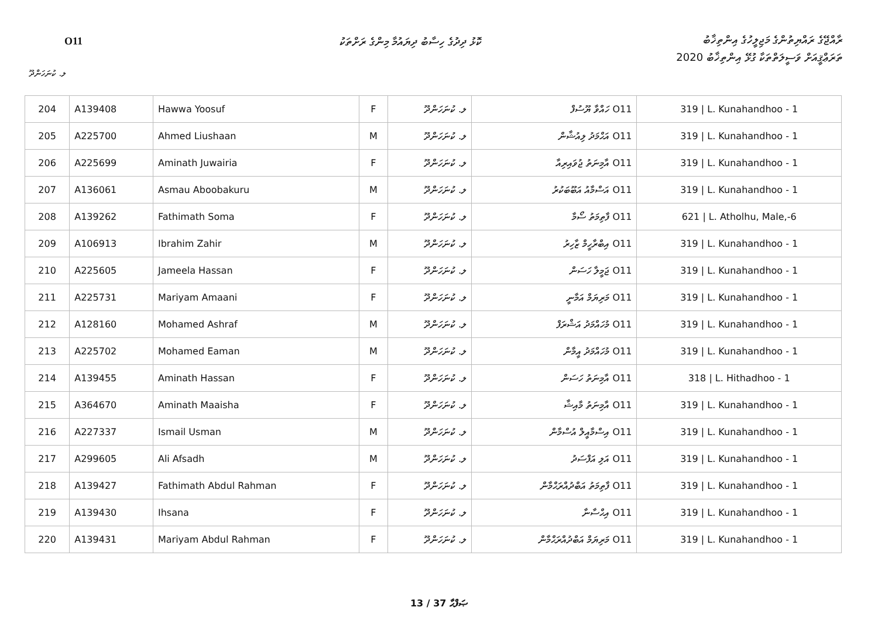O11
ކޮޅު ދިދުގެ ހިސާބު ދިޔައުމާ މިންގެ ރަށްތަކު
ރާއްޖޭގެ ރައްޔިތުންގެ މަޖިލީހުގެ އިންތިޚާބު
ތަރަޢްޤީއަށް ވަސީލަތްތަކާ ގުޅޭ އިންތިޚާބު 2020
ލ. ކުނަހަންދޫ
| 204 | A139408 | Hawwa Yoosuf | F | ލ. ކުނަހަންދޫ | O11 ހައްވާ ޔޫސުފް | 319 / L. Kunahandhoo - 1 |
| 205 | A225700 | Ahmed Liushaan | M | ލ. ކުނަހަންދޫ | O11 އަޙްމަދު ލިއުޝާން | 319 / L. Kunahandhoo - 1 |
| 206 | A225699 | Aminath Juwairia | F | ލ. ކުނަހަންދޫ | O11 އާމިނަތު ޖުވައިރިއާ | 319 / L. Kunahandhoo - 1 |
| 207 | A136061 | Asmau Aboobakuru | M | ލ. ކުނަހަންދޫ | O11 އަސްމާއު އަބޫބަކުރު | 319 / L. Kunahandhoo - 1 |
| 208 | A139262 | Fathimath Soma | F | ލ. ކުނަހަންދޫ | O11 ފާތިމަތު ސޯމާ | 621 / L. Atholhu, Male,-6 |
| 209 | A106913 | Ibrahim Zahir | M | ލ. ކުނަހަންދޫ | O11 އިބްރާހީމް ޒާހިރު | 319 / L. Kunahandhoo - 1 |
| 210 | A225605 | Jameela Hassan | F | ލ. ކުނަހަންދޫ | O11 ޖަމީލާ ހަސަން | 319 / L. Kunahandhoo - 1 |
| 211 | A225731 | Mariyam Amaani | F | ލ. ކުނަހަންދޫ | O11 މަރިޔަމް އަމާނީ | 319 / L. Kunahandhoo - 1 |
| 212 | A128160 | Mohamed Ashraf | M | ލ. ކުނަހަންދޫ | O11 މުހައްމަދު އަޝްރަފް | 319 / L. Kunahandhoo - 1 |
| 213 | A225702 | Mohamed Eaman | M | ލ. ކުނަހަންދޫ | O11 މުހައްމަދު އީމާން | 319 / L. Kunahandhoo - 1 |
| 214 | A139455 | Aminath Hassan | F | ލ. ކުނަހަންދޫ | O11 އާމިނަތު ހަސަން | 318 / L. Hithadhoo - 1 |
| 215 | A364670 | Aminath Maaisha | F | ލ. ކުނަހަންދޫ | O11 އާމިނަތު މާއިޝާ | 319 / L. Kunahandhoo - 1 |
| 216 | A227337 | Ismail Usman | M | ލ. ކުނަހަންދޫ | O11 އިސްމާއީލް އުސްމާން | 319 / L. Kunahandhoo - 1 |
| 217 | A299605 | Ali Afsadh | M | ލ. ކުނަހަންދޫ | O11 އަލި އަފްސަދު | 319 / L. Kunahandhoo - 1 |
| 218 | A139427 | Fathimath Abdul Rahman | F | ލ. ކުނަހަންދޫ | O11 ފާތިމަތު އަބްދުއްރަޙްމާން | 319 / L. Kunahandhoo - 1 |
| 219 | A139430 | Ihsana | F | ލ. ކުނަހަންދޫ | O11 އިޙްސާނާ | 319 / L. Kunahandhoo - 1 |
| 220 | A139431 | Mariyam Abdul Rahman | F | ލ. ކުނަހަންދޫ | O11 މަރިޔަމް އަބްދުއްރަޙްމާން | 319 / L. Kunahandhoo - 1 |
13 / 37 ޞަފްޙާ